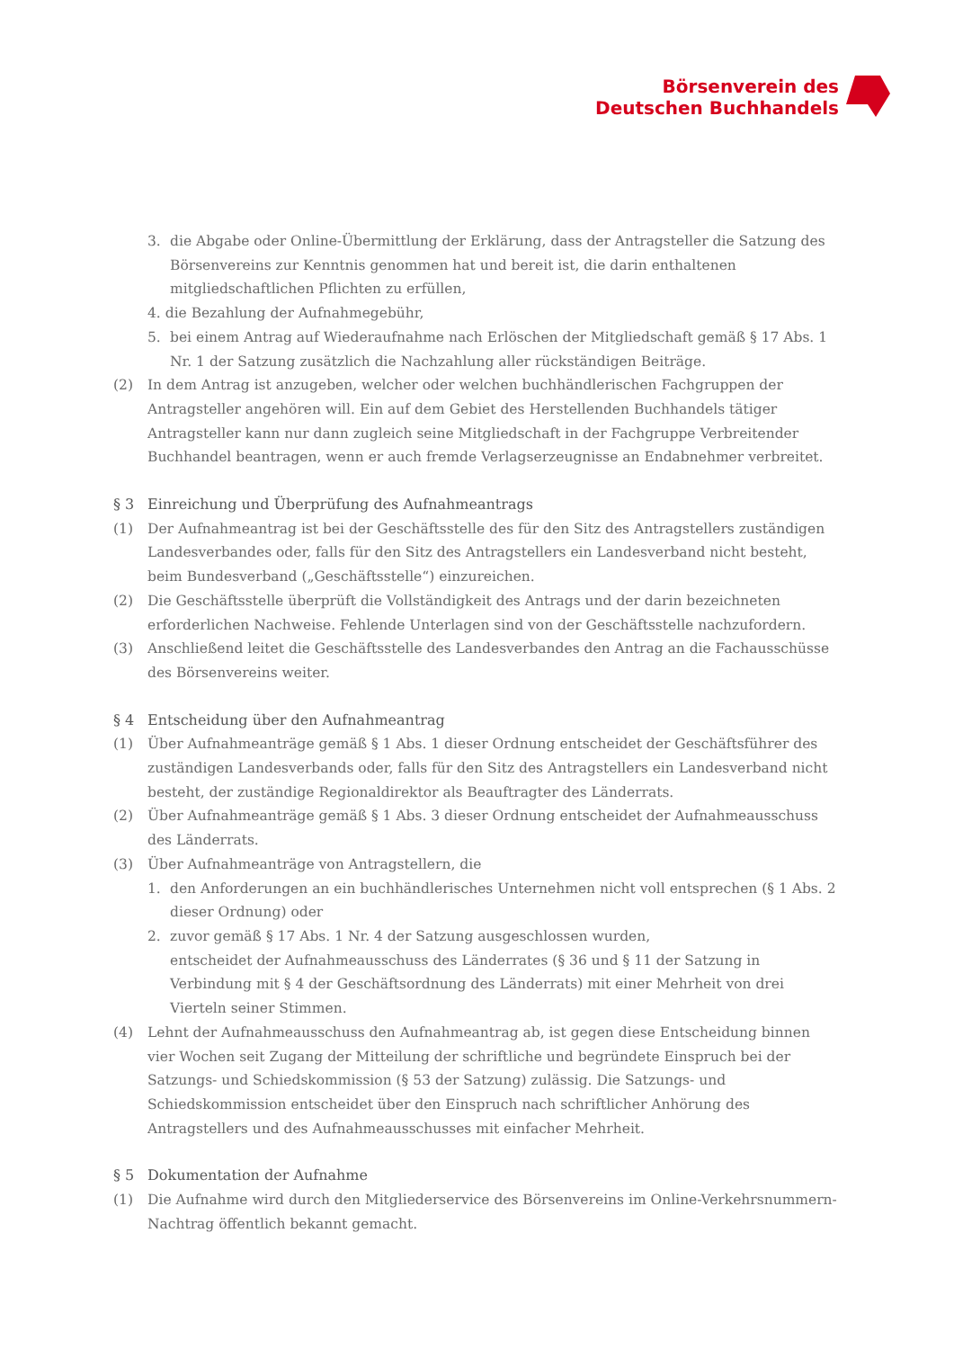Börsenverein des
Deutschen Buchhandels
3. die Abgabe oder Online-Übermittlung der Erklärung, dass der Antragsteller die Satzung des Börsenvereins zur Kenntnis genommen hat und bereit ist, die darin enthaltenen mitgliedschaftlichen Pflichten zu erfüllen,
4. die Bezahlung der Aufnahmegebühr,
5. bei einem Antrag auf Wiederaufnahme nach Erlöschen der Mitgliedschaft gemäß § 17 Abs. 1 Nr. 1 der Satzung zusätzlich die Nachzahlung aller rückständigen Beiträge.
(2) In dem Antrag ist anzugeben, welcher oder welchen buchhändlerischen Fachgruppen der Antragsteller angehören will. Ein auf dem Gebiet des Herstellenden Buchhandels tätiger Antragsteller kann nur dann zugleich seine Mitgliedschaft in der Fachgruppe Verbreitender Buchhandel beantragen, wenn er auch fremde Verlagserzeugnisse an Endabnehmer verbreitet.
§ 3 Einreichung und Überprüfung des Aufnahmeantrags
(1) Der Aufnahmeantrag ist bei der Geschäftsstelle des für den Sitz des Antragstellers zuständigen Landesverbandes oder, falls für den Sitz des Antragstellers ein Landesverband nicht besteht, beim Bundesverband („Geschäftsstelle“) einzureichen.
(2) Die Geschäftsstelle überprüft die Vollständigkeit des Antrags und der darin bezeichneten erforderlichen Nachweise. Fehlende Unterlagen sind von der Geschäftsstelle nachzufordern.
(3) Anschließend leitet die Geschäftsstelle des Landesverbandes den Antrag an die Fachausschüsse des Börsenvereins weiter.
§ 4 Entscheidung über den Aufnahmeantrag
(1) Über Aufnahmeanträge gemäß § 1 Abs. 1 dieser Ordnung entscheidet der Geschäftsführer des zuständigen Landesverbands oder, falls für den Sitz des Antragstellers ein Landesverband nicht besteht, der zuständige Regionaldirektor als Beauftragter des Länderrats.
(2) Über Aufnahmeanträge gemäß § 1 Abs. 3 dieser Ordnung entscheidet der Aufnahmeausschuss des Länderrats.
(3) Über Aufnahmeanträge von Antragstellern, die
1. den Anforderungen an ein buchhändlerisches Unternehmen nicht voll entsprechen (§ 1 Abs. 2 dieser Ordnung) oder
2. zuvor gemäß § 17 Abs. 1 Nr. 4 der Satzung ausgeschlossen wurden,
entscheidet der Aufnahmeausschuss des Länderrates (§ 36 und § 11 der Satzung in Verbindung mit § 4 der Geschäftsordnung des Länderrats) mit einer Mehrheit von drei Vierteln seiner Stimmen.
(4) Lehnt der Aufnahmeausschuss den Aufnahmeantrag ab, ist gegen diese Entscheidung binnen vier Wochen seit Zugang der Mitteilung der schriftliche und begründete Einspruch bei der Satzungs- und Schiedskommission (§ 53 der Satzung) zulässig. Die Satzungs- und Schiedskommission entscheidet über den Einspruch nach schriftlicher Anhörung des Antragstellers und des Aufnahmeausschusses mit einfacher Mehrheit.
§ 5 Dokumentation der Aufnahme
(1) Die Aufnahme wird durch den Mitgliederservice des Börsenvereins im Online-Verkehrsnummern-Nachtrag öffentlich bekannt gemacht.